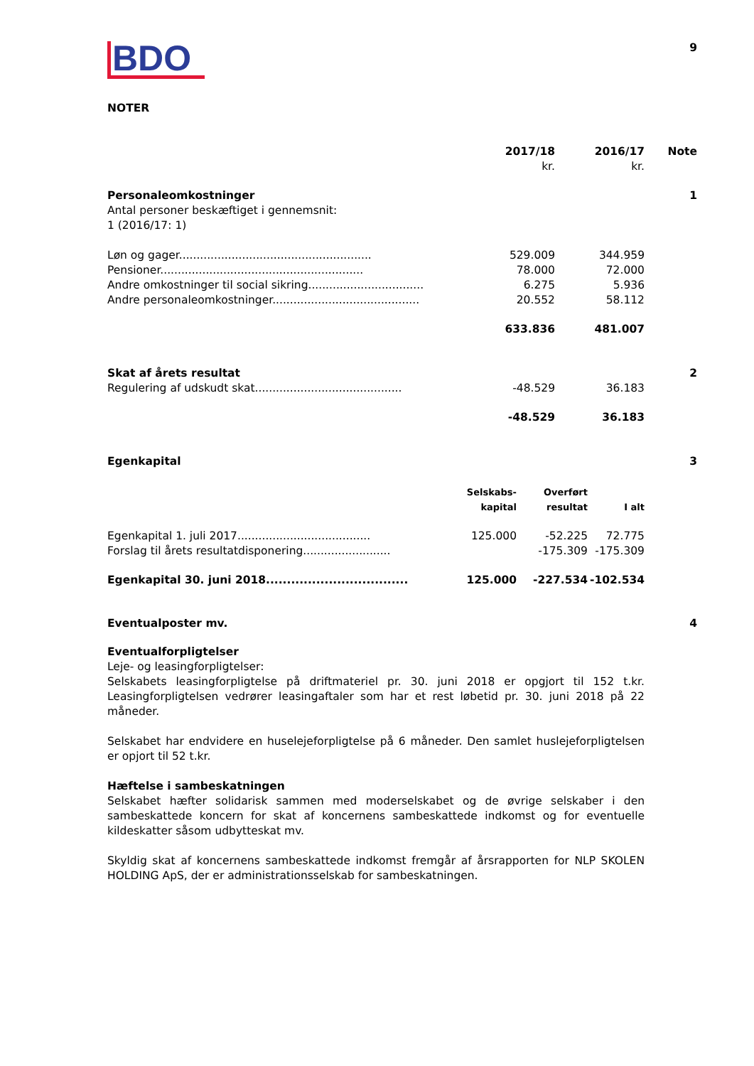BDO
9
NOTER
| | 2017/18 kr. | 2016/17 kr. | Note |
| --- | --- | --- | --- |
| Personaleomkostninger | | | 1 |
| Antal personer beskæftiget i gennemsnit: 1 (2016/17: 1) | | | |
| Løn og gager....................................................... | 529.009 | 344.959 | |
| Pensioner.......................................................... | 78.000 | 72.000 | |
| Andre omkostninger til social sikring................................. | 6.275 | 5.936 | |
| Andre personaleomkostninger.......................................... | 20.552 | 58.112 | |
| | 633.836 | 481.007 | |
| Skat af årets resultat | | | 2 |
| Regulering af udskudt skat.......................................... | -48.529 | 36.183 | |
| | -48.529 | 36.183 | |
| Egenkapital | | | 3 |
| | Selskabs- kapital | Overført resultat | I alt |
| --- | --- | --- | --- |
| Egenkapital 1. juli 2017...................................... | 125.000 | -52.225 | 72.775 |
| Forslag til årets resultatdisponering......................... | | -175.309 | -175.309 |
| Egenkapital 30. juni 2018.................................. | 125.000 | -227.534 | -102.534 |
Eventualposter mv. 4
Eventualforpligtelser
Leje- og leasingforpligtelser:
Selskabets leasingforpligtelse på driftmateriel pr. 30. juni 2018 er opgjort til 152 t.kr. Leasingforpligtelsen vedrører leasingaftaler som har et rest løbetid pr. 30. juni 2018 på 22 måneder.
Selskabet har endvidere en huselejeforpligtelse på 6 måneder. Den samlet huslejeforpligtelsen er opjort til 52 t.kr.
Hæftelse i sambeskatningen
Selskabet hæfter solidarisk sammen med moderselskabet og de øvrige selskaber i den sambeskattede koncern for skat af koncernens sambeskattede indkomst og for eventuelle kildeskatter såsom udbytteskat mv.
Skyldig skat af koncernens sambeskattede indkomst fremgår af årsrapporten for NLP SKOLEN HOLDING ApS, der er administrationsselskab for sambeskatningen.